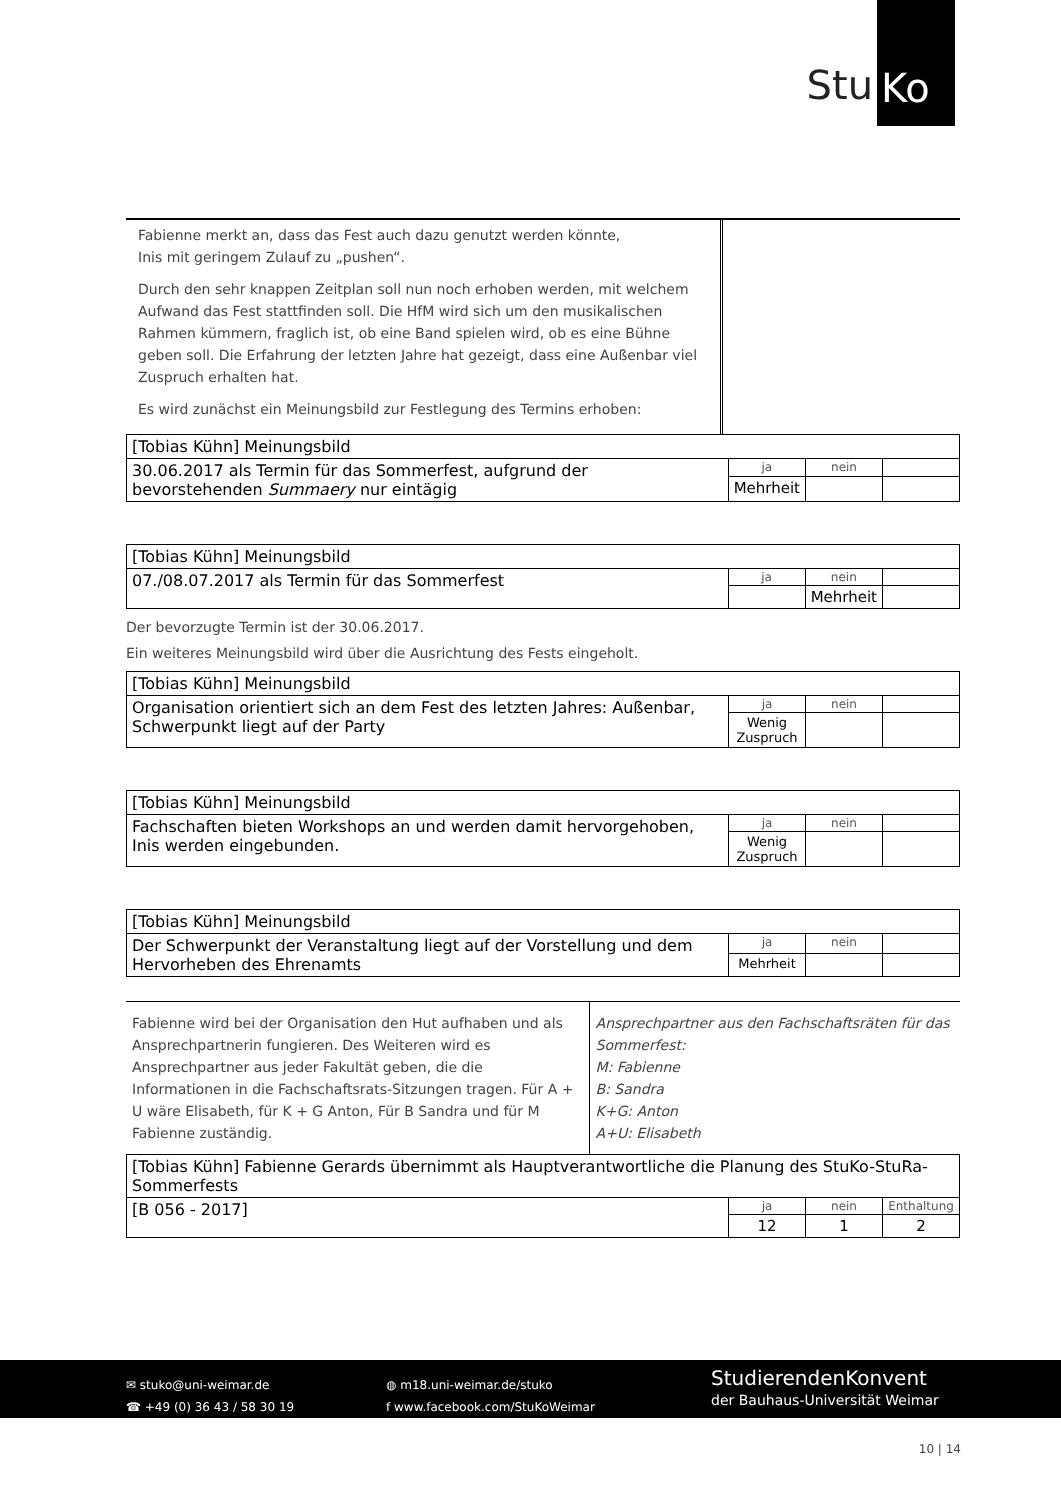Stu Ko
Fabienne merkt an, dass das Fest auch dazu genutzt werden könnte,
Inis mit geringem Zulauf zu „pushen“.
Durch den sehr knappen Zeitplan soll nun noch erhoben werden, mit welchem Aufwand das Fest stattfinden soll. Die HfM wird sich um den musikalischen Rahmen kümmern, fraglich ist, ob eine Band spielen wird, ob es eine Bühne geben soll. Die Erfahrung der letzten Jahre hat gezeigt, dass eine Außenbar viel Zuspruch erhalten hat.
Es wird zunächst ein Meinungsbild zur Festlegung des Termins erhoben:
| [Tobias Kühn] Meinungsbild | | | |
| 30.06.2017 als Termin für das Sommerfest, aufgrund der bevorstehenden Summaery nur eintägig | ja | nein | |
| | Mehrheit | | |
| [Tobias Kühn] Meinungsbild | | | |
| 07./08.07.2017 als Termin für das Sommerfest | ja | nein | |
| | | Mehrheit | |
Der bevorzugte Termin ist der 30.06.2017.
Ein weiteres Meinungsbild wird über die Ausrichtung des Fests eingeholt.
| [Tobias Kühn] Meinungsbild | | | |
| Organisation orientiert sich an dem Fest des letzten Jahres: Außenbar, Schwerpunkt liegt auf der Party | ja | nein | |
| | Wenig Zuspruch | | |
| [Tobias Kühn] Meinungsbild | | | |
| Fachschaften bieten Workshops an und werden damit hervorgehoben, Inis werden eingebunden. | ja | nein | |
| | Wenig Zuspruch | | |
| [Tobias Kühn] Meinungsbild | | | |
| Der Schwerpunkt der Veranstaltung liegt auf der Vorstellung und dem Hervorheben des Ehrenamts | ja | nein | |
| | Mehrheit | | |
Fabienne wird bei der Organisation den Hut aufhaben und als Ansprechpartnerin fungieren. Des Weiteren wird es Ansprechpartner aus jeder Fakultät geben, die die Informationen in die Fachschaftsrats-Sitzungen tragen. Für A + U wäre Elisabeth, für K + G Anton, Für B Sandra und für M Fabienne zuständig.
Ansprechpartner aus den Fachschaftsräten für das Sommerfest:
M: Fabienne
B: Sandra
K+G: Anton
A+U: Elisabeth
| [Tobias Kühn] Fabienne Gerards übernimmt als Hauptverantwortliche die Planung des StuKo-StuRa-Sommerfests | | | |
| [B 056 - 2017] | ja | nein | Enthaltung |
| | 12 | 1 | 2 |
✉ stuko@uni-weimar.de
☎ +49 (0) 36 43 / 58 30 19
◍ m18.uni-weimar.de/stuko
f www.facebook.com/StuKoWeimar
StudierendenKonvent
der Bauhaus-Universität Weimar
10 | 14